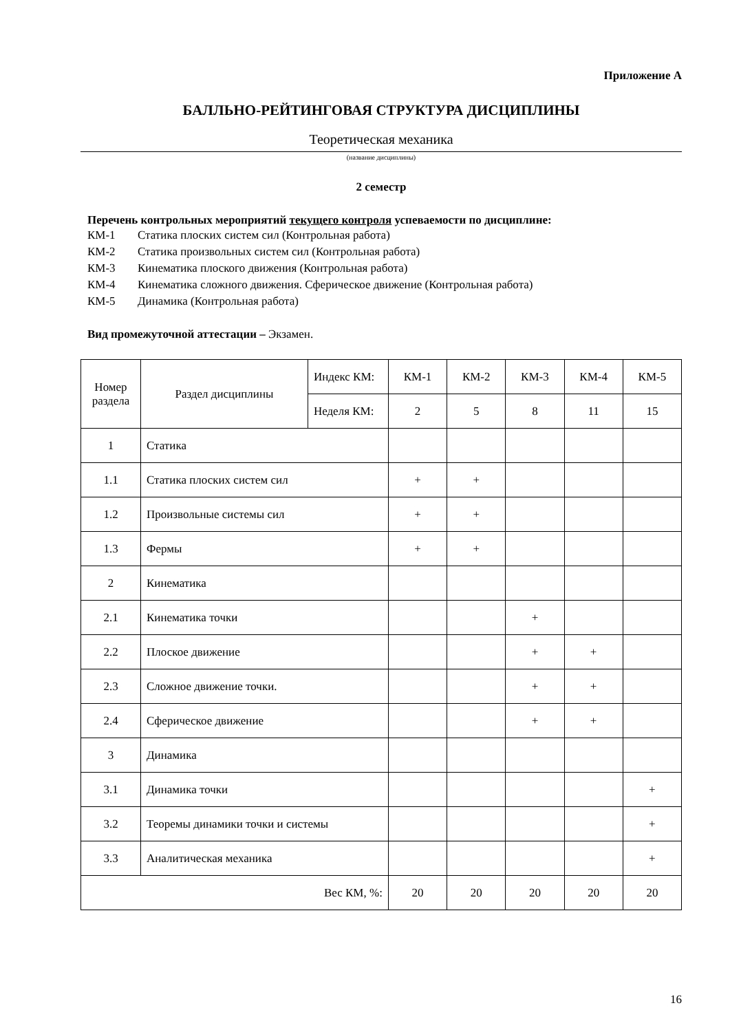Приложение А
БАЛЛЬНО-РЕЙТИНГОВАЯ СТРУКТУРА ДИСЦИПЛИНЫ
Теоретическая механика
(название дисциплины)
2 семестр
Перечень контрольных мероприятий текущего контроля успеваемости по дисциплине:
КМ-1 Статика плоских систем сил (Контрольная работа)
КМ-2 Статика произвольных систем сил (Контрольная работа)
КМ-3 Кинематика плоского движения (Контрольная работа)
КМ-4 Кинематика сложного движения. Сферическое движение (Контрольная работа)
КМ-5 Динамика (Контрольная работа)
Вид промежуточной аттестации – Экзамен.
| Номер раздела | Раздел дисциплины | Индекс КМ: | КМ-1 | КМ-2 | КМ-3 | КМ-4 | КМ-5 |
| --- | --- | --- | --- | --- | --- | --- | --- |
| | | Неделя КМ: | 2 | 5 | 8 | 11 | 15 |
| 1 | Статика | | | | | | |
| 1.1 | Статика плоских систем сил | | + | + | | | |
| 1.2 | Произвольные системы сил | | + | + | | | |
| 1.3 | Фермы | | + | + | | | |
| 2 | Кинематика | | | | | | |
| 2.1 | Кинематика точки | | | | + | | |
| 2.2 | Плоское движение | | | | + | + | |
| 2.3 | Сложное движение точки. | | | | + | + | |
| 2.4 | Сферическое движение | | | | + | + | |
| 3 | Динамика | | | | | | |
| 3.1 | Динамика точки | | | | | | + |
| 3.2 | Теоремы динамики точки и системы | | | | | | + |
| 3.3 | Аналитическая механика | | | | | | + |
| Вес КМ, %: | | | 20 | 20 | 20 | 20 | 20 |
16